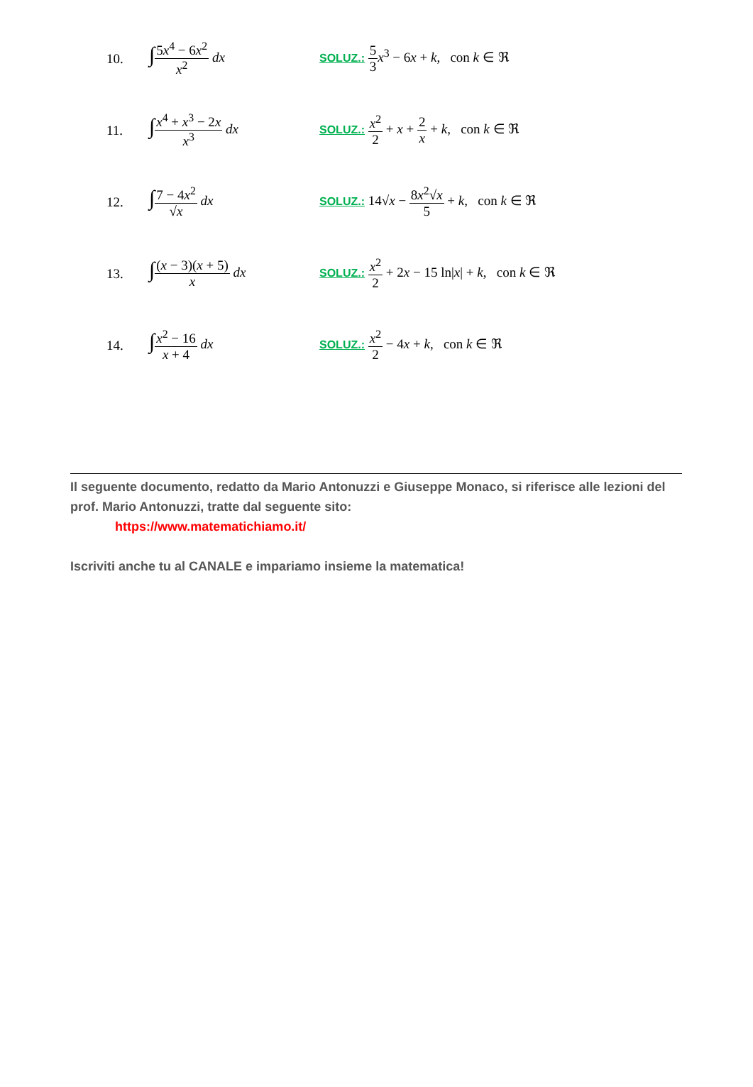10.
∫5x<sup>4</sup> − 6x<sup>2</sup> x<sup>2</sup> dx
SOLUZ.: 5 3 x<sup>3</sup> − 6x + k, con k ∈ ℜ
11.
∫x<sup>4</sup> + x<sup>3</sup> − 2x x<sup>3</sup> dx
SOLUZ.: x<sup>2</sup> 2 + x + 2 x + k, con k ∈ ℜ
12.
∫7 − 4x<sup>2</sup> √x dx
SOLUZ.: 14√x − 8x<sup>2</sup>√x 5 + k, con k ∈ ℜ
13.
∫(x − 3)(x + 5) x dx
SOLUZ.: x<sup>2</sup> 2 + 2x − 15 ln|x| + k, con k ∈ ℜ
14.
∫x<sup>2</sup> − 16 x + 4 dx
SOLUZ.: x<sup>2</sup> 2 − 4x + k, con k ∈ ℜ
Il seguente documento, redatto da Mario Antonuzzi e Giuseppe Monaco, si riferisce alle lezioni del prof. Mario Antonuzzi, tratte dal seguente sito:
https://www.matematichiamo.it/
Iscriviti anche tu al CANALE e impariamo insieme la matematica!